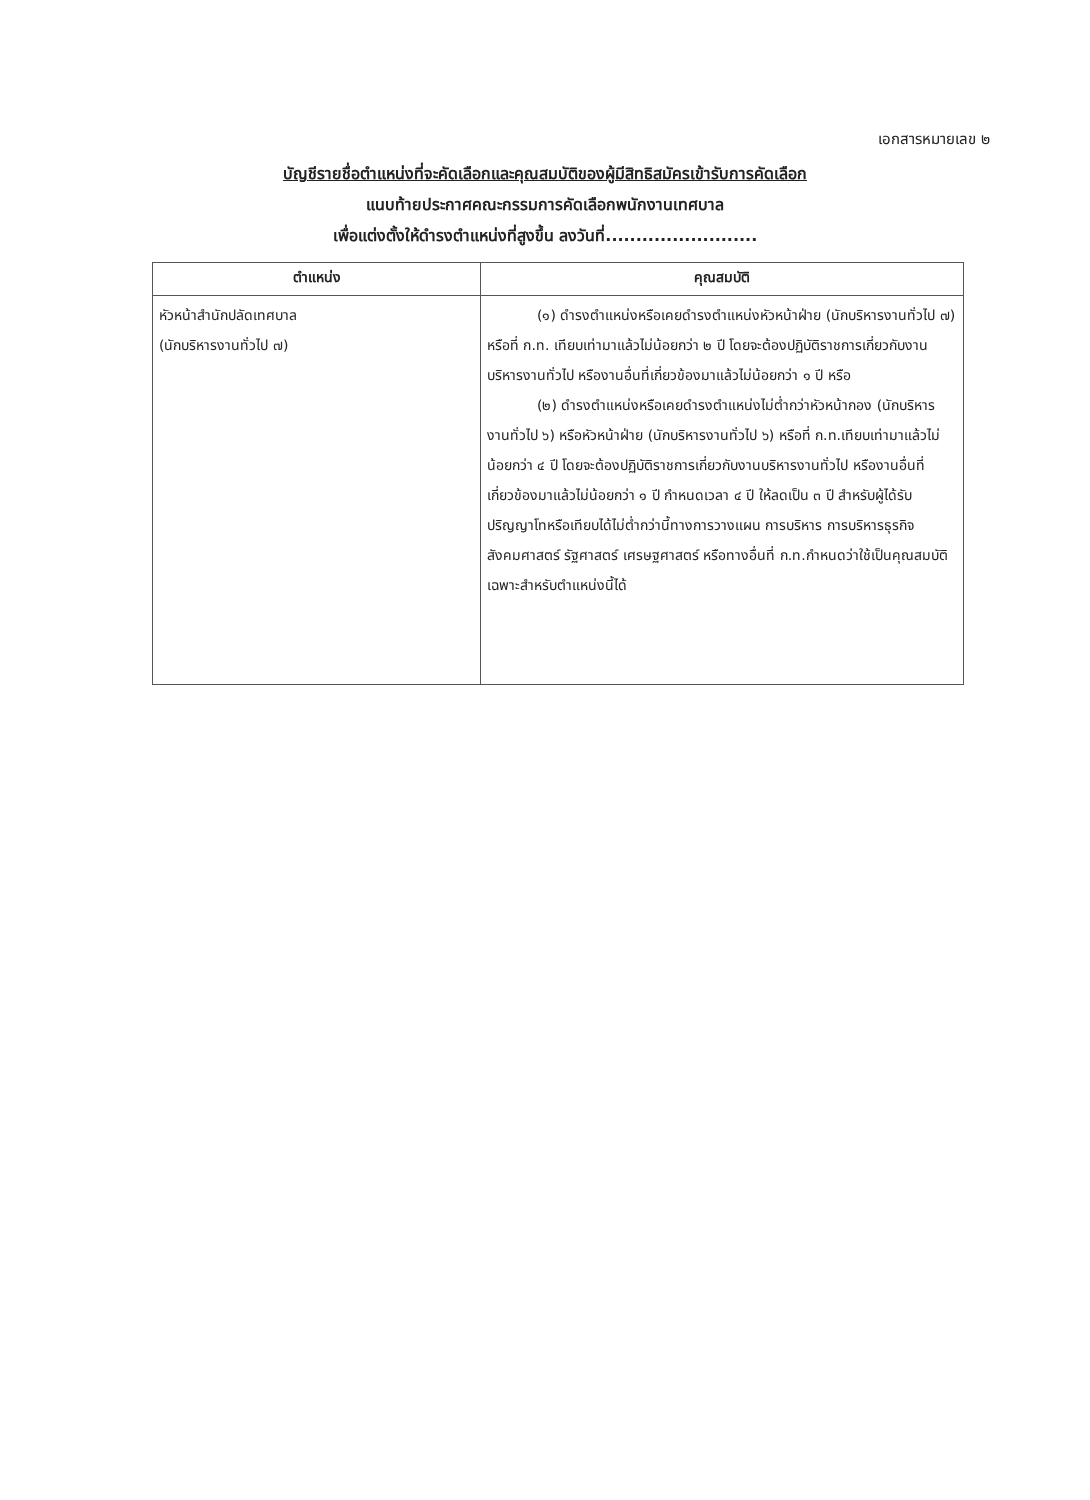เอกสารหมายเลข ๒
บัญชีรายชื่อตำแหน่งที่จะคัดเลือกและคุณสมบัติของผู้มีสิทธิสมัครเข้ารับการคัดเลือก
แนบท้ายประกาศคณะกรรมการคัดเลือกพนักงานเทศบาล
เพื่อแต่งตั้งให้ดำรงตำแหน่งที่สูงขึ้น ลงวันที่.........................
| ตำแหน่ง | คุณสมบัติ |
| --- | --- |
| หัวหน้าสำนักปลัดเทศบาล (นักบริหารงานทั่วไป ๗) | (๑) ดำรงตำแหน่งหรือเคยดำรงตำแหน่งหัวหน้าฝ่าย (นักบริหารงานทั่วไป ๗) หรือที่ ก.ท. เทียบเท่ามาแล้วไม่น้อยกว่า ๒ ปี โดยจะต้องปฏิบัติราชการเกี่ยวกับงานบริหารงานทั่วไป หรืองานอื่นที่เกี่ยวข้องมาแล้วไม่น้อยกว่า ๑ ปี หรือ (๒) ดำรงตำแหน่งหรือเคยดำรงตำแหน่งไม่ต่ำกว่าหัวหน้ากอง (นักบริหารงานทั่วไป ๖) หรือหัวหน้าฝ่าย (นักบริหารงานทั่วไป ๖) หรือที่ ก.ท.เทียบเท่ามาแล้วไม่น้อยกว่า ๔ ปี โดยจะต้องปฏิบัติราชการเกี่ยวกับงานบริหารงานทั่วไป หรืองานอื่นที่เกี่ยวข้องมาแล้วไม่น้อยกว่า ๑ ปี กำหนดเวลา ๔ ปี ให้ลดเป็น ๓ ปี สำหรับผู้ได้รับปริญญาโทหรือเทียบได้ไม่ต่ำกว่านี้ทางการวางแผน การบริหาร การบริหารธุรกิจ สังคมศาสตร์ รัฐศาสตร์ เศรษฐศาสตร์ หรือทางอื่นที่ ก.ท.กำหนดว่าใช้เป็นคุณสมบัติเฉพาะสำหรับตำแหน่งนี้ได้ |